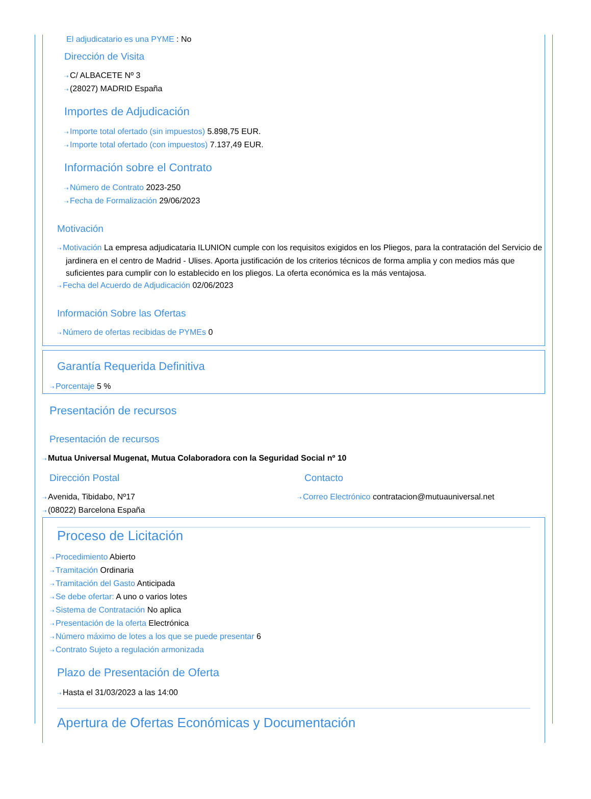El adjudicatario es una PYME : No
Dirección de Visita
⇢ C/ ALBACETE Nº 3
⇢ (28027) MADRID España
Importes de Adjudicación
⇢ Importe total ofertado (sin impuestos) 5.898,75 EUR.
⇢ Importe total ofertado (con impuestos) 7.137,49 EUR.
Información sobre el Contrato
⇢ Número de Contrato 2023-250
⇢ Fecha de Formalización 29/06/2023
Motivación
⇢ Motivación La empresa adjudicataria ILUNION cumple con los requisitos exigidos en los Pliegos, para la contratación del Servicio de jardinera en el centro de Madrid - Ulises. Aporta justificación de los criterios técnicos de forma amplia y con medios más que suficientes para cumplir con lo establecido en los pliegos. La oferta económica es la más ventajosa.
⇢ Fecha del Acuerdo de Adjudicación 02/06/2023
Información Sobre las Ofertas
⇢ Número de ofertas recibidas de PYMEs 0
Garantía Requerida Definitiva
⇢ Porcentaje 5 %
Presentación de recursos
Presentación de recursos
⇢ Mutua Universal Mugenat, Mutua Colaboradora con la Seguridad Social nº 10
Dirección Postal
⇢ Avenida, Tibidabo, Nº17
⇢ (08022) Barcelona España
Contacto
⇢ Correo Electrónico contratacion@mutuauniversal.net
Proceso de Licitación
⇢ Procedimiento Abierto
⇢ Tramitación Ordinaria
⇢ Tramitación del Gasto Anticipada
⇢ Se debe ofertar: A uno o varios lotes
⇢ Sistema de Contratación No aplica
⇢ Presentación de la oferta Electrónica
⇢ Número máximo de lotes a los que se puede presentar 6
⇢ Contrato Sujeto a regulación armonizada
Plazo de Presentación de Oferta
⇢ Hasta el 31/03/2023 a las 14:00
Apertura de Ofertas Económicas y Documentación